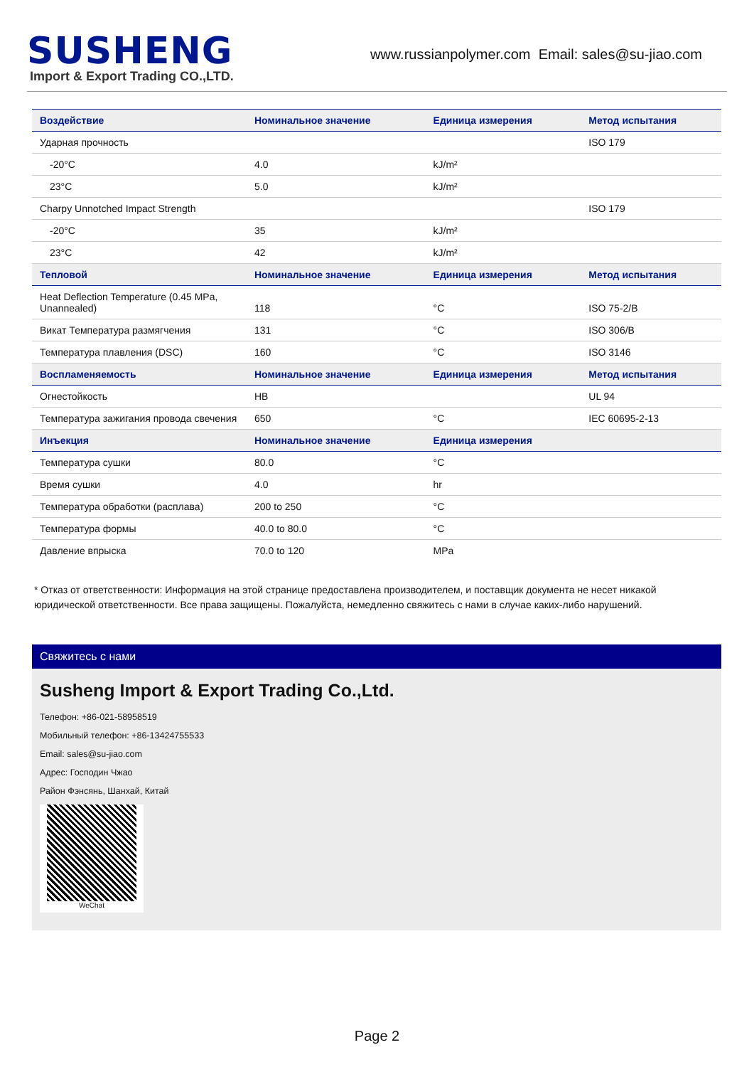SUSHENG
Import & Export Trading CO.,LTD.
www.russianpolymer.com Email: sales@su-jiao.com
| Воздействие | Номинальное значение | Единица измерения | Метод испытания |
| --- | --- | --- | --- |
| Ударная прочность | | | ISO 179 |
| -20°C | 4.0 | kJ/m² | |
| 23°C | 5.0 | kJ/m² | |
| Charpy Unnotched Impact Strength | | | ISO 179 |
| -20°C | 35 | kJ/m² | |
| 23°C | 42 | kJ/m² | |
| Тепловой | Номинальное значение | Единица измерения | Метод испытания |
| Heat Deflection Temperature (0.45 MPa, Unannealed) | 118 | °C | ISO 75-2/B |
| Викат Температура размягчения | 131 | °C | ISO 306/B |
| Температура плавления (DSC) | 160 | °C | ISO 3146 |
| Воспламеняемость | Номинальное значение | Единица измерения | Метод испытания |
| Огнестойкость | HB | | UL 94 |
| Температура зажигания провода свечения | 650 | °C | IEC 60695-2-13 |
| Инъекция | Номинальное значение | Единица измерения | |
| Температура сушки | 80.0 | °C | |
| Время сушки | 4.0 | hr | |
| Температура обработки (расплава) | 200 to 250 | °C | |
| Температура формы | 40.0 to 80.0 | °C | |
| Давление впрыска | 70.0 to 120 | MPa | |
* Отказ от ответственности: Информация на этой странице предоставлена производителем, и поставщик документа не несет никакой юридической ответственности. Все права защищены. Пожалуйста, немедленно свяжитесь с нами в случае каких-либо нарушений.
Свяжитесь с нами
Susheng Import & Export Trading Co.,Ltd.
Телефон: +86-021-58958519
Мобильный телефон: +86-13424755533
Email: sales@su-jiao.com
Адрес: Господин Чжао
Район Фэнсянь, Шанхай, Китай
WeChat
Page 2